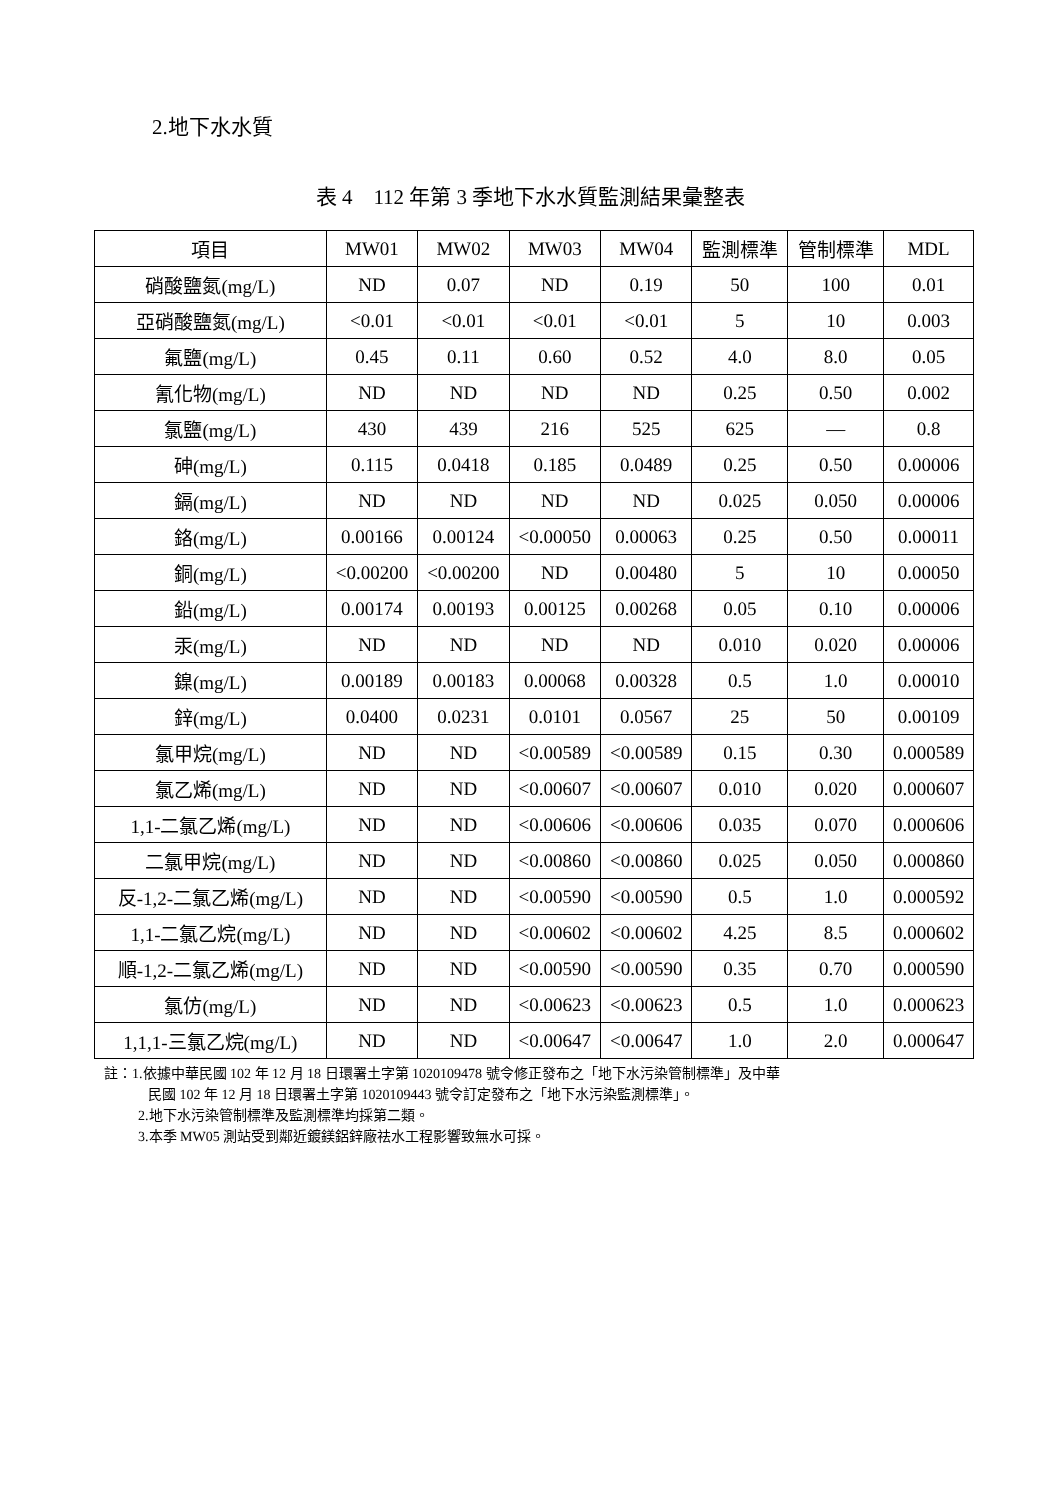2.地下水水質
表 4　112 年第 3 季地下水水質監測結果彙整表
| 項目 | MW01 | MW02 | MW03 | MW04 | 監測標準 | 管制標準 | MDL |
| --- | --- | --- | --- | --- | --- | --- | --- |
| 硝酸鹽氮(mg/L) | ND | 0.07 | ND | 0.19 | 50 | 100 | 0.01 |
| 亞硝酸鹽氮(mg/L) | <0.01 | <0.01 | <0.01 | <0.01 | 5 | 10 | 0.003 |
| 氟鹽(mg/L) | 0.45 | 0.11 | 0.60 | 0.52 | 4.0 | 8.0 | 0.05 |
| 氰化物(mg/L) | ND | ND | ND | ND | 0.25 | 0.50 | 0.002 |
| 氯鹽(mg/L) | 430 | 439 | 216 | 525 | 625 | — | 0.8 |
| 砷(mg/L) | 0.115 | 0.0418 | 0.185 | 0.0489 | 0.25 | 0.50 | 0.00006 |
| 鎘(mg/L) | ND | ND | ND | ND | 0.025 | 0.050 | 0.00006 |
| 鉻(mg/L) | 0.00166 | 0.00124 | <0.00050 | 0.00063 | 0.25 | 0.50 | 0.00011 |
| 銅(mg/L) | <0.00200 | <0.00200 | ND | 0.00480 | 5 | 10 | 0.00050 |
| 鉛(mg/L) | 0.00174 | 0.00193 | 0.00125 | 0.00268 | 0.05 | 0.10 | 0.00006 |
| 汞(mg/L) | ND | ND | ND | ND | 0.010 | 0.020 | 0.00006 |
| 鎳(mg/L) | 0.00189 | 0.00183 | 0.00068 | 0.00328 | 0.5 | 1.0 | 0.00010 |
| 鋅(mg/L) | 0.0400 | 0.0231 | 0.0101 | 0.0567 | 25 | 50 | 0.00109 |
| 氯甲烷(mg/L) | ND | ND | <0.00589 | <0.00589 | 0.15 | 0.30 | 0.000589 |
| 氯乙烯(mg/L) | ND | ND | <0.00607 | <0.00607 | 0.010 | 0.020 | 0.000607 |
| 1,1-二氯乙烯(mg/L) | ND | ND | <0.00606 | <0.00606 | 0.035 | 0.070 | 0.000606 |
| 二氯甲烷(mg/L) | ND | ND | <0.00860 | <0.00860 | 0.025 | 0.050 | 0.000860 |
| 反-1,2-二氯乙烯(mg/L) | ND | ND | <0.00590 | <0.00590 | 0.5 | 1.0 | 0.000592 |
| 1,1-二氯乙烷(mg/L) | ND | ND | <0.00602 | <0.00602 | 4.25 | 8.5 | 0.000602 |
| 順-1,2-二氯乙烯(mg/L) | ND | ND | <0.00590 | <0.00590 | 0.35 | 0.70 | 0.000590 |
| 氯仿(mg/L) | ND | ND | <0.00623 | <0.00623 | 0.5 | 1.0 | 0.000623 |
| 1,1,1-三氯乙烷(mg/L) | ND | ND | <0.00647 | <0.00647 | 1.0 | 2.0 | 0.000647 |
註：1.依據中華民國 102 年 12 月 18 日環署土字第 1020109478 號令修正發布之「地下水污染管制標準」及中華
民國 102 年 12 月 18 日環署土字第 1020109443 號令訂定發布之「地下水污染監測標準」。
2.地下水污染管制標準及監測標準均採第二類。
3.本季 MW05 測站受到鄰近鍍鎂鋁鋅廠祛水工程影響致無水可採。